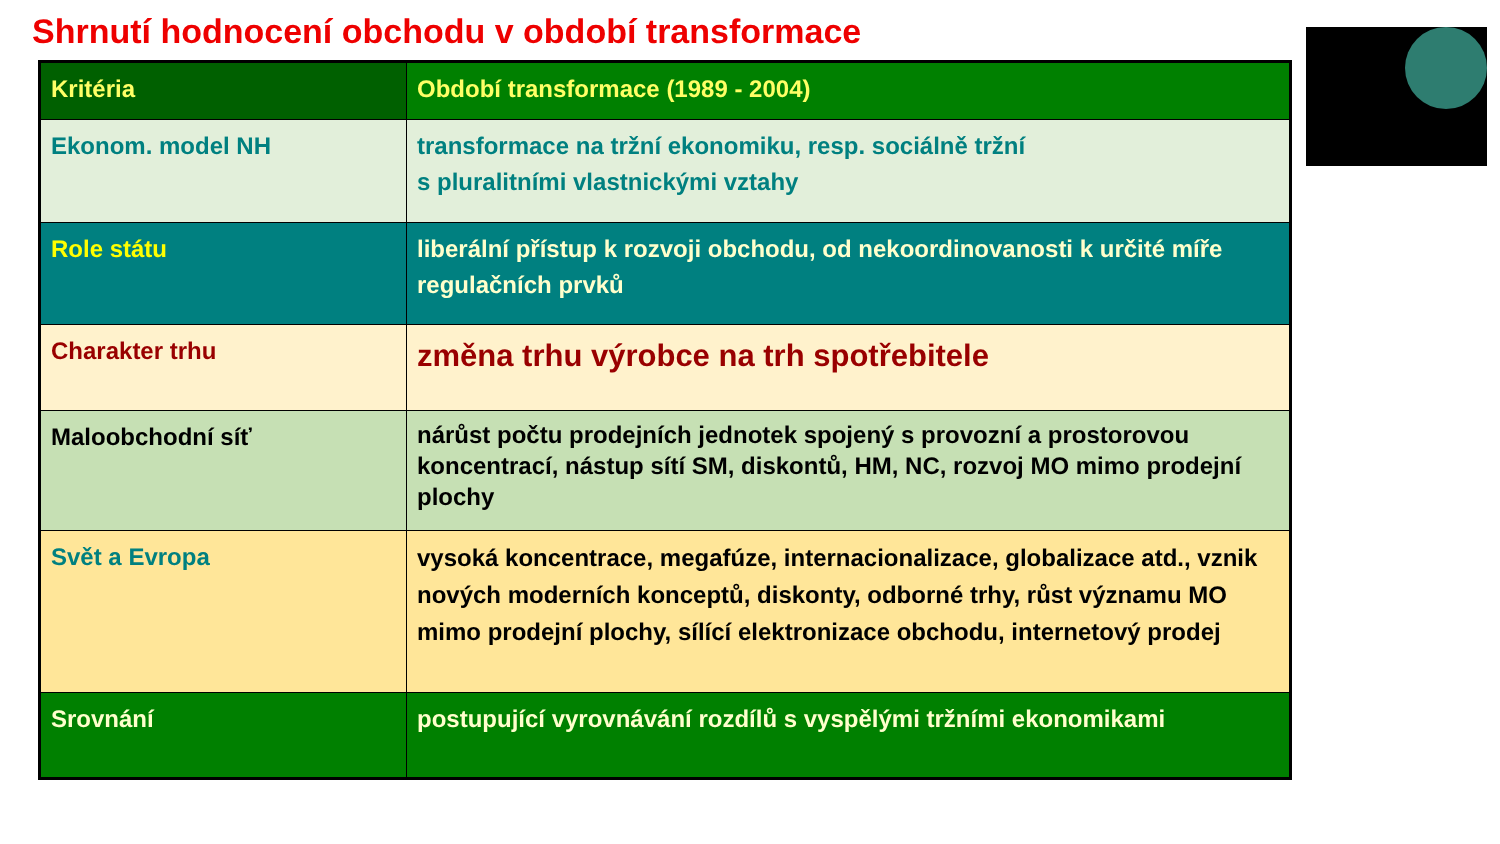Shrnutí hodnocení obchodu v období transformace
| Kritéria | Období transformace (1989 - 2004) |
| --- | --- |
| Ekonom. model NH | transformace na tržní ekonomiku, resp. sociálně tržní s pluralitními vlastnickými vztahy |
| Role státu | liberální přístup k rozvoji obchodu, od nekoordinovanosti k určité míře regulačních prvků |
| Charakter trhu | změna trhu výrobce na trh spotřebitele |
| Maloobchodní síť | nárůst počtu prodejních jednotek spojený s provozní a prostorovou koncentrací, nástup sítí SM, diskontů, HM, NC, rozvoj MO mimo prodejní plochy |
| Svět a Evropa | vysoká koncentrace, megafúze, internacionalizace, globalizace atd., vznik nových moderních konceptů, diskonty, odborné trhy, růst významu MO mimo prodejní plochy, sílící elektronizace obchodu, internetový prodej |
| Srovnání | postupující vyrovnávání rozdílů s vyspělými tržními ekonomikami |